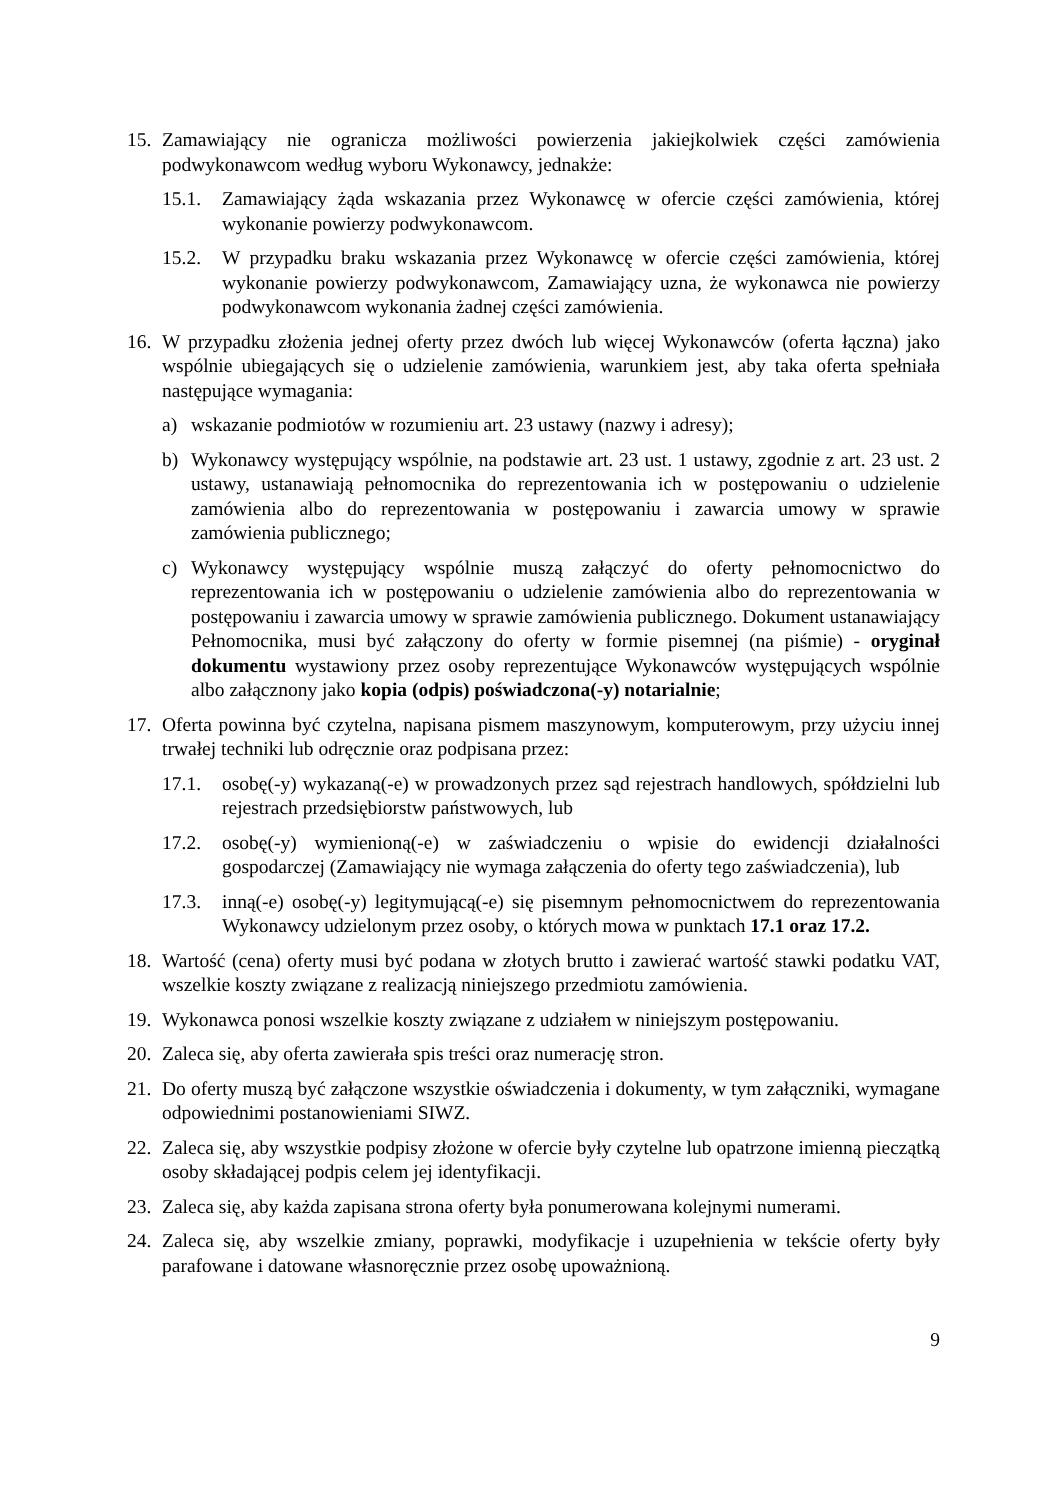15. Zamawiający nie ogranicza możliwości powierzenia jakiejkolwiek części zamówienia podwykonawcom według wyboru Wykonawcy, jednakże:
15.1. Zamawiający żąda wskazania przez Wykonawcę w ofercie części zamówienia, której wykonanie powierzy podwykonawcom.
15.2. W przypadku braku wskazania przez Wykonawcę w ofercie części zamówienia, której wykonanie powierzy podwykonawcom, Zamawiający uzna, że wykonawca nie powierzy podwykonawcom wykonania żadnej części zamówienia.
16. W przypadku złożenia jednej oferty przez dwóch lub więcej Wykonawców (oferta łączna) jako wspólnie ubiegających się o udzielenie zamówienia, warunkiem jest, aby taka oferta spełniała następujące wymagania:
a) wskazanie podmiotów w rozumieniu art. 23 ustawy (nazwy i adresy);
b) Wykonawcy występujący wspólnie, na podstawie art. 23 ust. 1 ustawy, zgodnie z art. 23 ust. 2 ustawy, ustanawiają pełnomocnika do reprezentowania ich w postępowaniu o udzielenie zamówienia albo do reprezentowania w postępowaniu i zawarcia umowy w sprawie zamówienia publicznego;
c) Wykonawcy występujący wspólnie muszą załączyć do oferty pełnomocnictwo do reprezentowania ich w postępowaniu o udzielenie zamówienia albo do reprezentowania w postępowaniu i zawarcia umowy w sprawie zamówienia publicznego. Dokument ustanawiający Pełnomocnika, musi być załączony do oferty w formie pisemnej (na piśmie) - oryginał dokumentu wystawiony przez osoby reprezentujące Wykonawców występujących wspólnie albo załącznony jako kopia (odpis) poświadczona(-y) notarialnie;
17. Oferta powinna być czytelna, napisana pismem maszynowym, komputerowym, przy użyciu innej trwałej techniki lub odręcznie oraz podpisana przez:
17.1. osobę(-y) wykazaną(-e) w prowadzonych przez sąd rejestrach handlowych, spółdzielni lub rejestrach przedsiębiorstw państwowych, lub
17.2. osobę(-y) wymienioną(-e) w zaświadczeniu o wpisie do ewidencji działalności gospodarczej (Zamawiający nie wymaga załączenia do oferty tego zaświadczenia), lub
17.3. inną(-e) osobę(-y) legitymującą(-e) się pisemnym pełnomocnictwem do reprezentowania Wykonawcy udzielonym przez osoby, o których mowa w punktach 17.1 oraz 17.2.
18. Wartość (cena) oferty musi być podana w złotych brutto i zawierać wartość stawki podatku VAT, wszelkie koszty związane z realizacją niniejszego przedmiotu zamówienia.
19. Wykonawca ponosi wszelkie koszty związane z udziałem w niniejszym postępowaniu.
20. Zaleca się, aby oferta zawierała spis treści oraz numerację stron.
21. Do oferty muszą być załączone wszystkie oświadczenia i dokumenty, w tym załączniki, wymagane odpowiednimi postanowieniami SIWZ.
22. Zaleca się, aby wszystkie podpisy złożone w ofercie były czytelne lub opatrzone imienną pieczątką osoby składającej podpis celem jej identyfikacji.
23. Zaleca się, aby każda zapisana strona oferty była ponumerowana kolejnymi numerami.
24. Zaleca się, aby wszelkie zmiany, poprawki, modyfikacje i uzupełnienia w tekście oferty były parafowane i datowane własnoręcznie przez osobę upoważnioną.
9